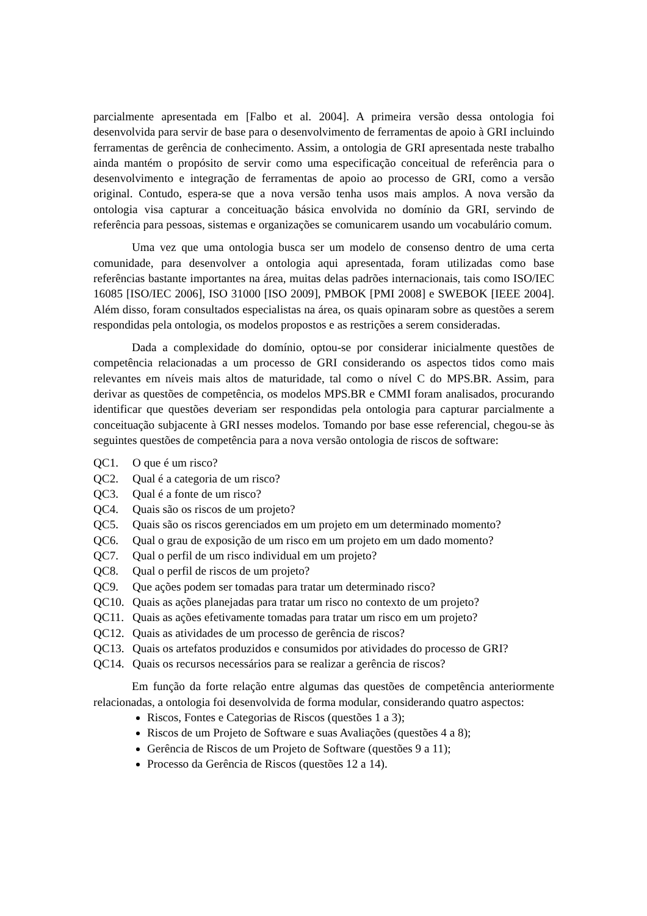parcialmente apresentada em [Falbo et al. 2004]. A primeira versão dessa ontologia foi desenvolvida para servir de base para o desenvolvimento de ferramentas de apoio à GRI incluindo ferramentas de gerência de conhecimento. Assim, a ontologia de GRI apresentada neste trabalho ainda mantém o propósito de servir como uma especificação conceitual de referência para o desenvolvimento e integração de ferramentas de apoio ao processo de GRI, como a versão original. Contudo, espera-se que a nova versão tenha usos mais amplos. A nova versão da ontologia visa capturar a conceituação básica envolvida no domínio da GRI, servindo de referência para pessoas, sistemas e organizações se comunicarem usando um vocabulário comum.
Uma vez que uma ontologia busca ser um modelo de consenso dentro de uma certa comunidade, para desenvolver a ontologia aqui apresentada, foram utilizadas como base referências bastante importantes na área, muitas delas padrões internacionais, tais como ISO/IEC 16085 [ISO/IEC 2006], ISO 31000 [ISO 2009], PMBOK [PMI 2008] e SWEBOK [IEEE 2004]. Além disso, foram consultados especialistas na área, os quais opinaram sobre as questões a serem respondidas pela ontologia, os modelos propostos e as restrições a serem consideradas.
Dada a complexidade do domínio, optou-se por considerar inicialmente questões de competência relacionadas a um processo de GRI considerando os aspectos tidos como mais relevantes em níveis mais altos de maturidade, tal como o nível C do MPS.BR. Assim, para derivar as questões de competência, os modelos MPS.BR e CMMI foram analisados, procurando identificar que questões deveriam ser respondidas pela ontologia para capturar parcialmente a conceituação subjacente à GRI nesses modelos. Tomando por base esse referencial, chegou-se às seguintes questões de competência para a nova versão ontologia de riscos de software:
QC1. O que é um risco?
QC2. Qual é a categoria de um risco?
QC3. Qual é a fonte de um risco?
QC4. Quais são os riscos de um projeto?
QC5. Quais são os riscos gerenciados em um projeto em um determinado momento?
QC6. Qual o grau de exposição de um risco em um projeto em um dado momento?
QC7. Qual o perfil de um risco individual em um projeto?
QC8. Qual o perfil de riscos de um projeto?
QC9. Que ações podem ser tomadas para tratar um determinado risco?
QC10. Quais as ações planejadas para tratar um risco no contexto de um projeto?
QC11. Quais as ações efetivamente tomadas para tratar um risco em um projeto?
QC12. Quais as atividades de um processo de gerência de riscos?
QC13. Quais os artefatos produzidos e consumidos por atividades do processo de GRI?
QC14. Quais os recursos necessários para se realizar a gerência de riscos?
Em função da forte relação entre algumas das questões de competência anteriormente relacionadas, a ontologia foi desenvolvida de forma modular, considerando quatro aspectos:
Riscos, Fontes e Categorias de Riscos (questões 1 a 3);
Riscos de um Projeto de Software e suas Avaliações (questões 4 a 8);
Gerência de Riscos de um Projeto de Software (questões 9 a 11);
Processo da Gerência de Riscos (questões 12 a 14).